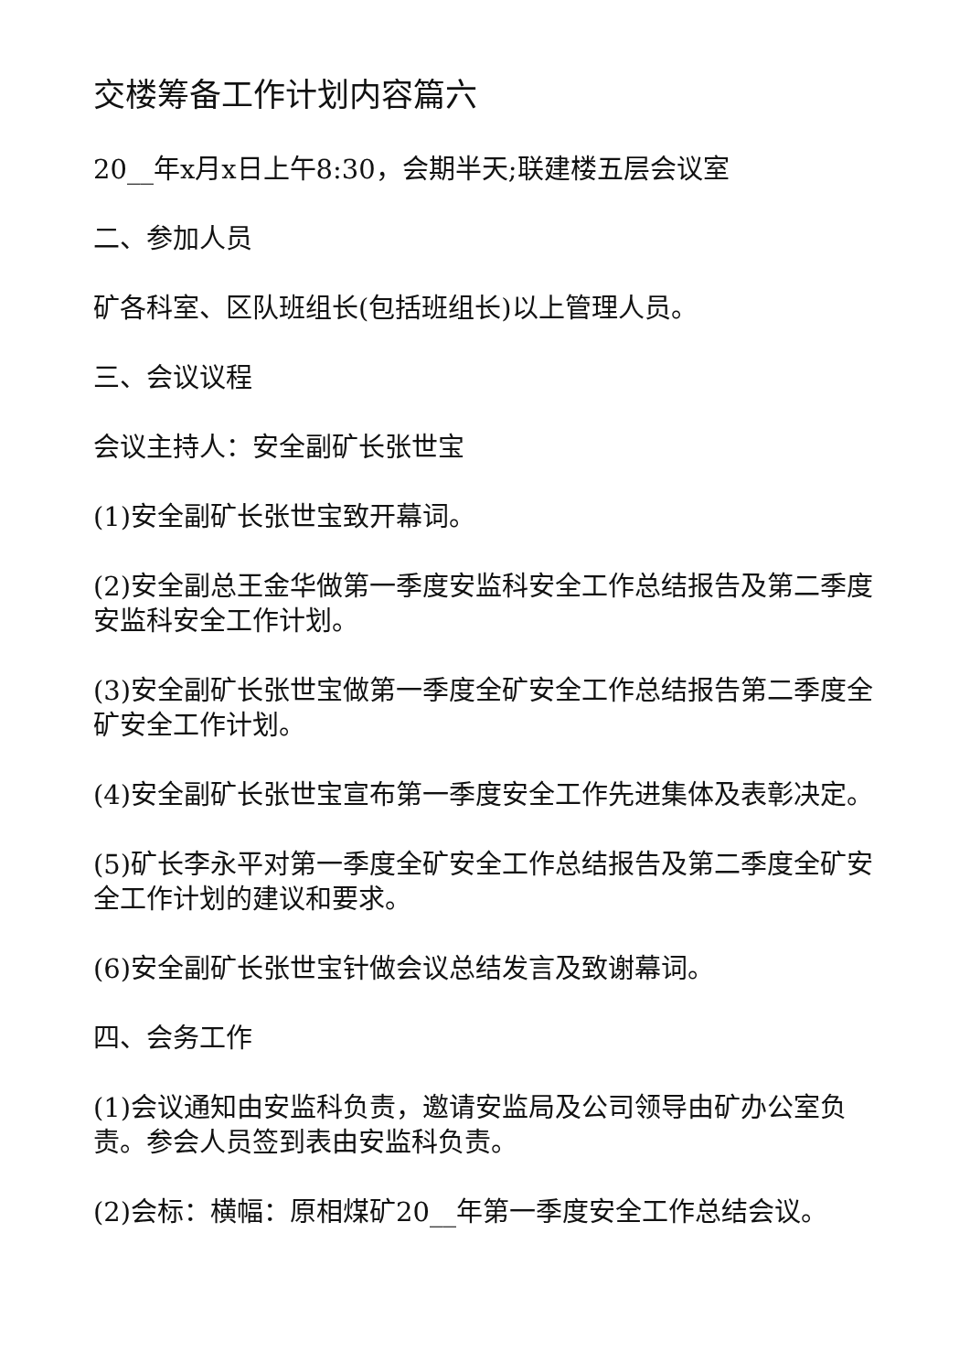交楼筹备工作计划内容篇六
20__年x月x日上午8:30，会期半天;联建楼五层会议室
二、参加人员
矿各科室、区队班组长(包括班组长)以上管理人员。
三、会议议程
会议主持人：安全副矿长张世宝
(1)安全副矿长张世宝致开幕词。
(2)安全副总王金华做第一季度安监科安全工作总结报告及第二季度安监科安全工作计划。
(3)安全副矿长张世宝做第一季度全矿安全工作总结报告第二季度全矿安全工作计划。
(4)安全副矿长张世宝宣布第一季度安全工作先进集体及表彰决定。
(5)矿长李永平对第一季度全矿安全工作总结报告及第二季度全矿安全工作计划的建议和要求。
(6)安全副矿长张世宝针做会议总结发言及致谢幕词。
四、会务工作
(1)会议通知由安监科负责，邀请安监局及公司领导由矿办公室负责。参会人员签到表由安监科负责。
(2)会标：横幅：原相煤矿20__年第一季度安全工作总结会议。